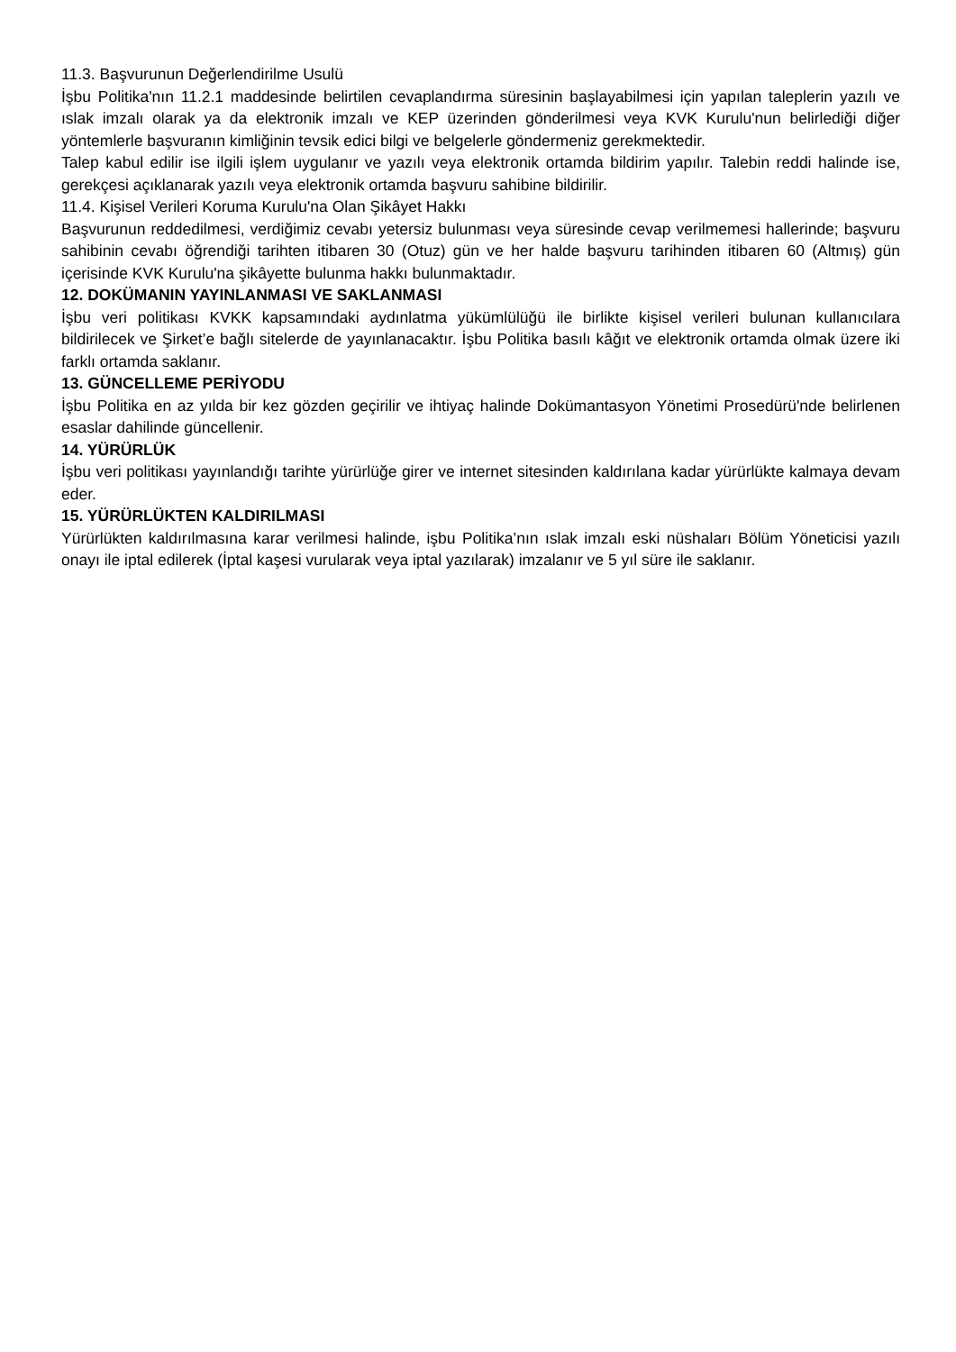11.3. Başvurunun Değerlendirilme Usulü
İşbu Politika'nın 11.2.1 maddesinde belirtilen cevaplandırma süresinin başlayabilmesi için yapılan taleplerin yazılı ve ıslak imzalı olarak ya da elektronik imzalı ve KEP üzerinden gönderilmesi veya KVK Kurulu'nun belirlediği diğer yöntemlerle başvuranın kimliğinin tevsik edici bilgi ve belgelerle göndermeniz gerekmektedir.
Talep kabul edilir ise ilgili işlem uygulanır ve yazılı veya elektronik ortamda bildirim yapılır. Talebin reddi halinde ise, gerekçesi açıklanarak yazılı veya elektronik ortamda başvuru sahibine bildirilir.
11.4. Kişisel Verileri Koruma Kurulu'na Olan Şikâyet Hakkı
Başvurunun reddedilmesi, verdiğimiz cevabı yetersiz bulunması veya süresinde cevap verilmemesi hallerinde; başvuru sahibinin cevabı öğrendiği tarihten itibaren 30 (Otuz) gün ve her halde başvuru tarihinden itibaren 60 (Altmış) gün içerisinde KVK Kurulu'na şikâyette bulunma hakkı bulunmaktadır.
12. DOKÜMANIN YAYINLANMASI VE SAKLANMASI
İşbu veri politikası KVKK kapsamındaki aydınlatma yükümlülüğü ile birlikte kişisel verileri bulunan kullanıcılara bildirilecek ve Şirket’e bağlı sitelerde de yayınlanacaktır. İşbu Politika basılı kâğıt ve elektronik ortamda olmak üzere iki farklı ortamda saklanır.
13. GÜNCELLEME PERİYODU
İşbu Politika en az yılda bir kez gözden geçirilir ve ihtiyaç halinde Dokümantasyon Yönetimi Prosedürü'nde belirlenen esaslar dahilinde güncellenir.
14. YÜRÜRLÜK
İşbu veri politikası yayınlandığı tarihte yürürlüğe girer ve internet sitesinden kaldırılana kadar yürürlükte kalmaya devam eder.
15. YÜRÜRLÜKTEN KALDIRILMASI
Yürürlükten kaldırılmasına karar verilmesi halinde, işbu Politika’nın ıslak imzalı eski nüshaları Bölüm Yöneticisi yazılı onayı ile iptal edilerek (İptal kaşesi vurularak veya iptal yazılarak) imzalanır ve 5 yıl süre ile saklanır.